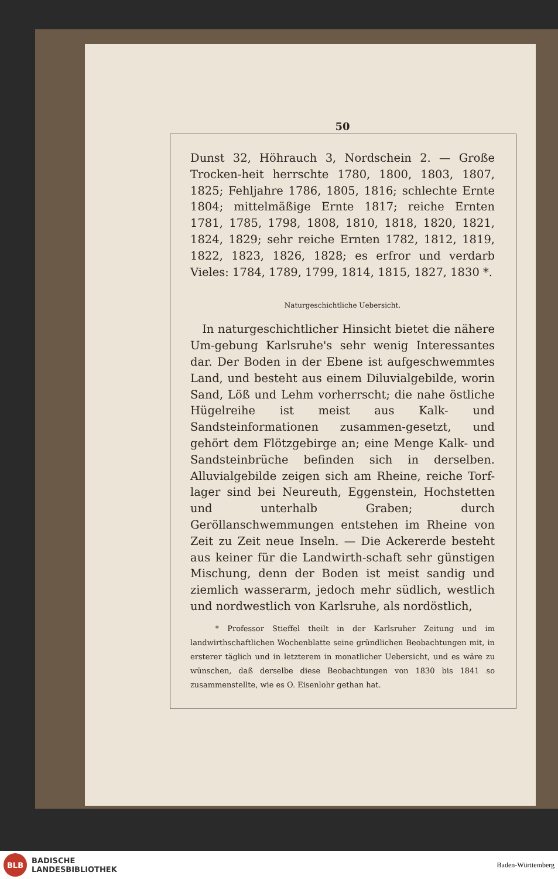50
Dunst 32, Höhrauch 3, Nordschein 2. — Große Trocken-heit herrschte 1780, 1800, 1803, 1807, 1825; Fehljahre 1786, 1805, 1816; schlechte Ernte 1804; mittelmäßige Ernte 1817; reiche Ernten 1781, 1785, 1798, 1808, 1810, 1818, 1820, 1821, 1824, 1829; sehr reiche Ernten 1782, 1812, 1819, 1822, 1823, 1826, 1828; es erfror und verdarb Vieles: 1784, 1789, 1799, 1814, 1815, 1827, 1830 *.
Naturgeschichtliche Uebersicht.
In naturgeschichtlicher Hinsicht bietet die nähere Um-gebung Karlsruhe's sehr wenig Interessantes dar. Der Boden in der Ebene ist aufgeschwemmtes Land, und besteht aus einem Diluvialgebilde, worin Sand, Löß und Lehm vorherrscht; die nahe östliche Hügelreihe ist meist aus Kalk- und Sandsteinformationen zusammen-gesetzt, und gehört dem Flötzgebirge an; eine Menge Kalk- und Sandsteinbrüche befinden sich in derselben. Alluvialgebilde zeigen sich am Rheine, reiche Torf-lager sind bei Neureuth, Eggenstein, Hochstetten und unterhalb Graben; durch Geröllanschwemmungen entstehen im Rheine von Zeit zu Zeit neue Inseln. — Die Ackererde besteht aus keiner für die Landwirth-schaft sehr günstigen Mischung, denn der Boden ist meist sandig und ziemlich wasserarm, jedoch mehr südlich, westlich und nordwestlich von Karlsruhe, als nordöstlich,
* Professor Stieffel theilt in der Karlsruher Zeitung und im landwirthschaftlichen Wochenblatte seine gründlichen Beobachtungen mit, in ersterer täglich und in letzterem in monatlicher Uebersicht, und es wäre zu wünschen, daß derselbe diese Beobachtungen von 1830 bis 1841 so zusammenstellte, wie es O. Eisenlohr gethan hat.
BLB
BADISCHE
LANDESBIBLIOTHEK
Baden-Württemberg